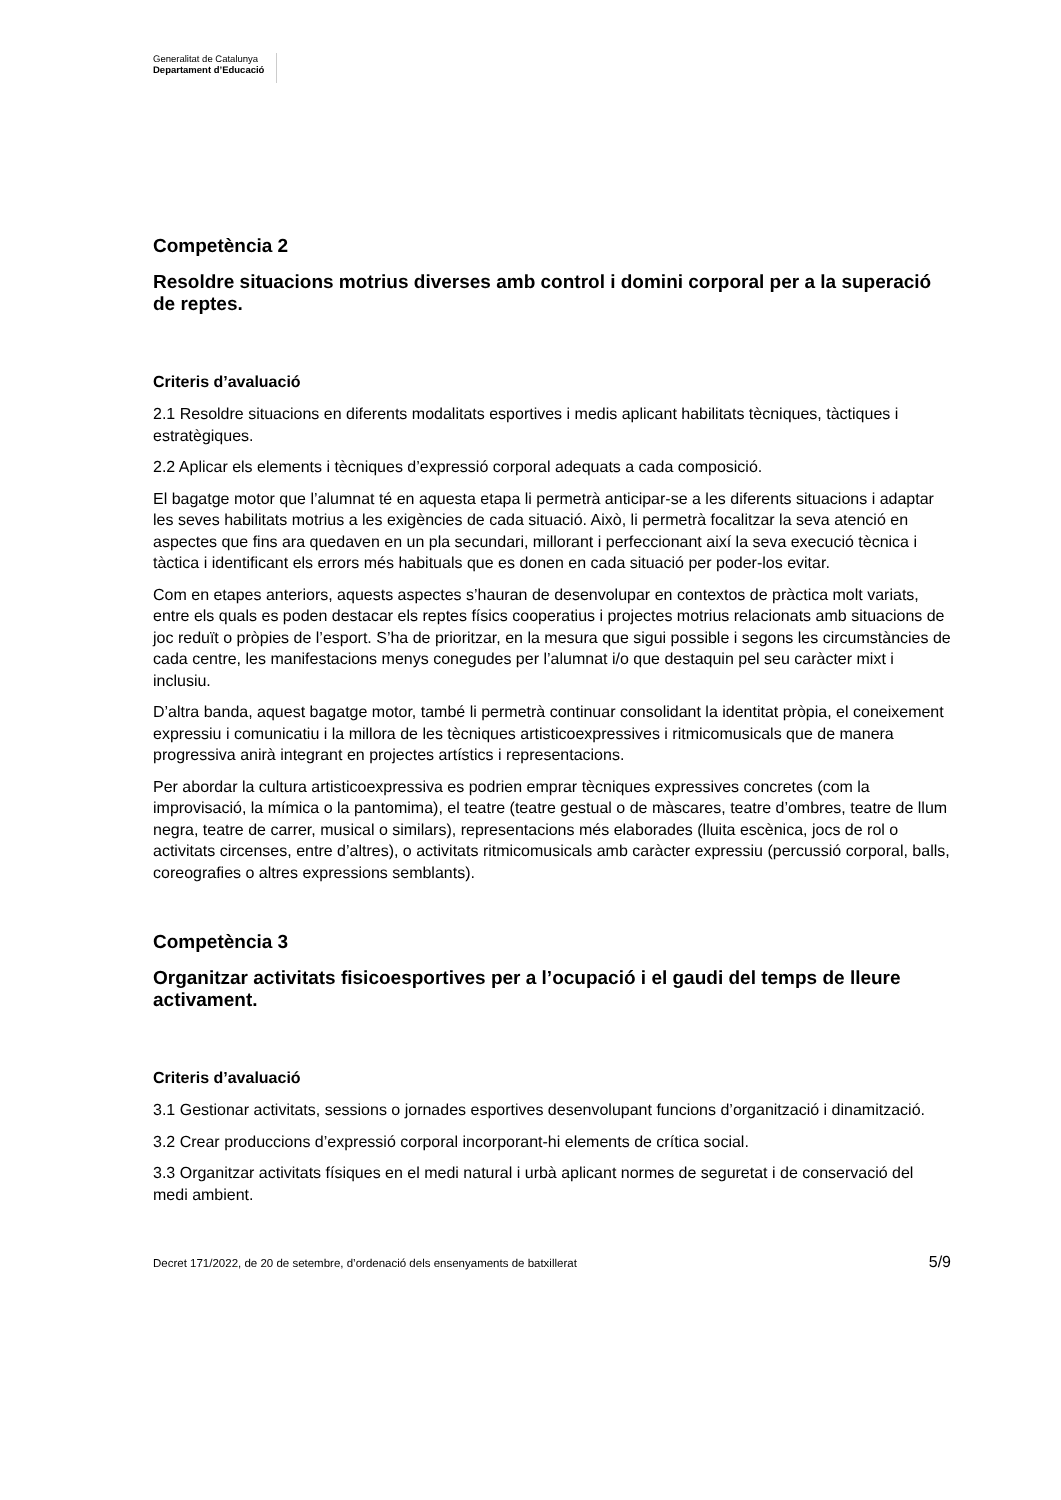Generalitat de Catalunya
Departament d’Educació
Competència 2
Resoldre situacions motrius diverses amb control i domini corporal per a la superació de reptes.
Criteris d’avaluació
2.1 Resoldre situacions en diferents modalitats esportives i medis aplicant habilitats tècniques, tàctiques i estratègiques.
2.2 Aplicar els elements i tècniques d’expressió corporal adequats a cada composició.
El bagatge motor que l’alumnat té en aquesta etapa li permetrà anticipar-se a les diferents situacions i adaptar les seves habilitats motrius a les exigències de cada situació. Això, li permetrà focalitzar la seva atenció en aspectes que fins ara quedaven en un pla secundari, millorant i perfeccionant així la seva execució tècnica i tàctica i identificant els errors més habituals que es donen en cada situació per poder-los evitar.
Com en etapes anteriors, aquests aspectes s’hauran de desenvolupar en contextos de pràctica molt variats, entre els quals es poden destacar els reptes físics cooperatius i projectes motrius relacionats amb situacions de joc reduït o pròpies de l’esport. S’ha de prioritzar, en la mesura que sigui possible i segons les circumstàncies de cada centre, les manifestacions menys conegudes per l’alumnat i/o que destaquin pel seu caràcter mixt i inclusiu.
D’altra banda, aquest bagatge motor, també li permetrà continuar consolidant la identitat pròpia, el coneixement expressiu i comunicatiu i la millora de les tècniques artisticoexpressives i ritmicomusicals que de manera progressiva anirà integrant en projectes artístics i representacions.
Per abordar la cultura artisticoexpressiva es podrien emprar tècniques expressives concretes (com la improvisació, la mímica o la pantomima), el teatre (teatre gestual o de màscares, teatre d’ombres, teatre de llum negra, teatre de carrer, musical o similars), representacions més elaborades (lluita escènica, jocs de rol o activitats circenses, entre d’altres), o activitats ritmicomusicals amb caràcter expressiu (percussió corporal, balls, coreografies o altres expressions semblants).
Competència 3
Organitzar activitats fisicoesportives per a l’ocupació i el gaudi del temps de lleure activament.
Criteris d’avaluació
3.1 Gestionar activitats, sessions o jornades esportives desenvolupant funcions d’organització i dinamització.
3.2 Crear produccions d’expressió corporal incorporant-hi elements de crítica social.
3.3 Organitzar activitats físiques en el medi natural i urbà aplicant normes de seguretat i de conservació del medi ambient.
Decret 171/2022, de 20 de setembre, d’ordenació dels ensenyaments de batxillerat 5/9